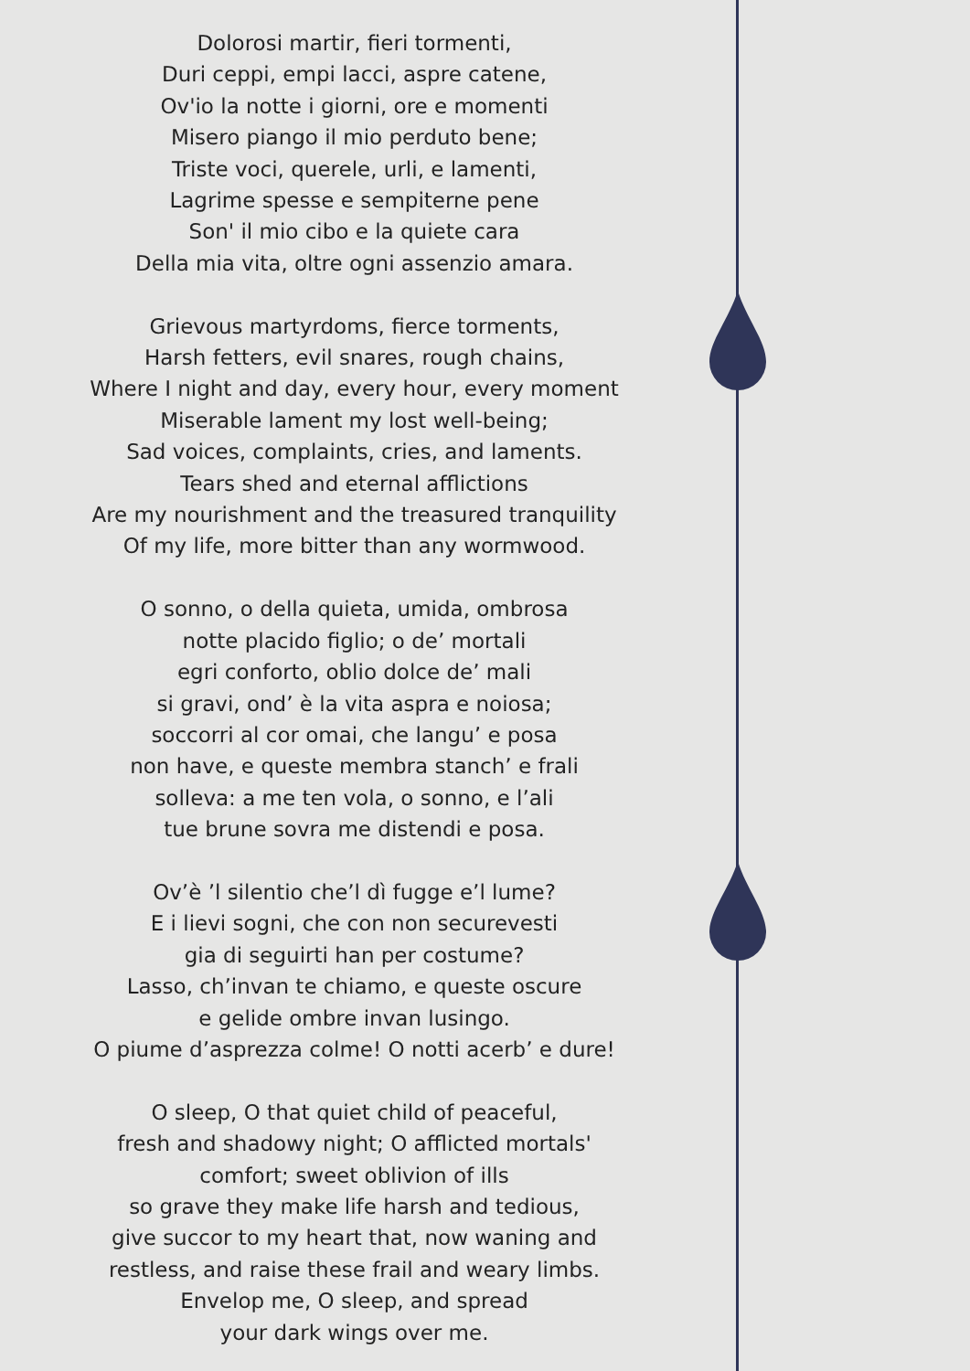Dolorosi martir, fieri tormenti,
Duri ceppi, empi lacci, aspre catene,
Ov'io la notte i giorni, ore e momenti
Misero piango il mio perduto bene;
Triste voci, querele, urli, e lamenti,
Lagrime spesse e sempiterne pene
Son' il mio cibo e la quiete cara
Della mia vita, oltre ogni assenzio amara.
Grievous martyrdoms, fierce torments,
Harsh fetters, evil snares, rough chains,
Where I night and day, every hour, every moment
Miserable lament my lost well-being;
Sad voices, complaints, cries, and laments.
Tears shed and eternal afflictions
Are my nourishment and the treasured tranquility
Of my life, more bitter than any wormwood.
O sonno, o della quieta, umida, ombrosa
notte placido figlio; o de’ mortali
egri conforto, oblio dolce de’ mali
si gravi, ond’ è la vita aspra e noiosa;
soccorri al cor omai, che langu’ e posa
non have, e queste membra stanch’ e frali
solleva: a me ten vola, o sonno, e l’ali
tue brune sovra me distendi e posa.
Ov’è ’l silentio che’l dì fugge e’l lume?
E i lievi sogni, che con non securevesti
gia di seguirti han per costume?
Lasso, ch’invan te chiamo, e queste oscure
e gelide ombre invan lusingo.
O piume d’asprezza colme! O notti acerb’ e dure!
O sleep, O that quiet child of peaceful,
fresh and shadowy night; O afflicted mortals'
comfort; sweet oblivion of ills
so grave they make life harsh and tedious,
give succor to my heart that, now waning and
restless, and raise these frail and weary limbs.
Envelop me, O sleep, and spread
your dark wings over me.